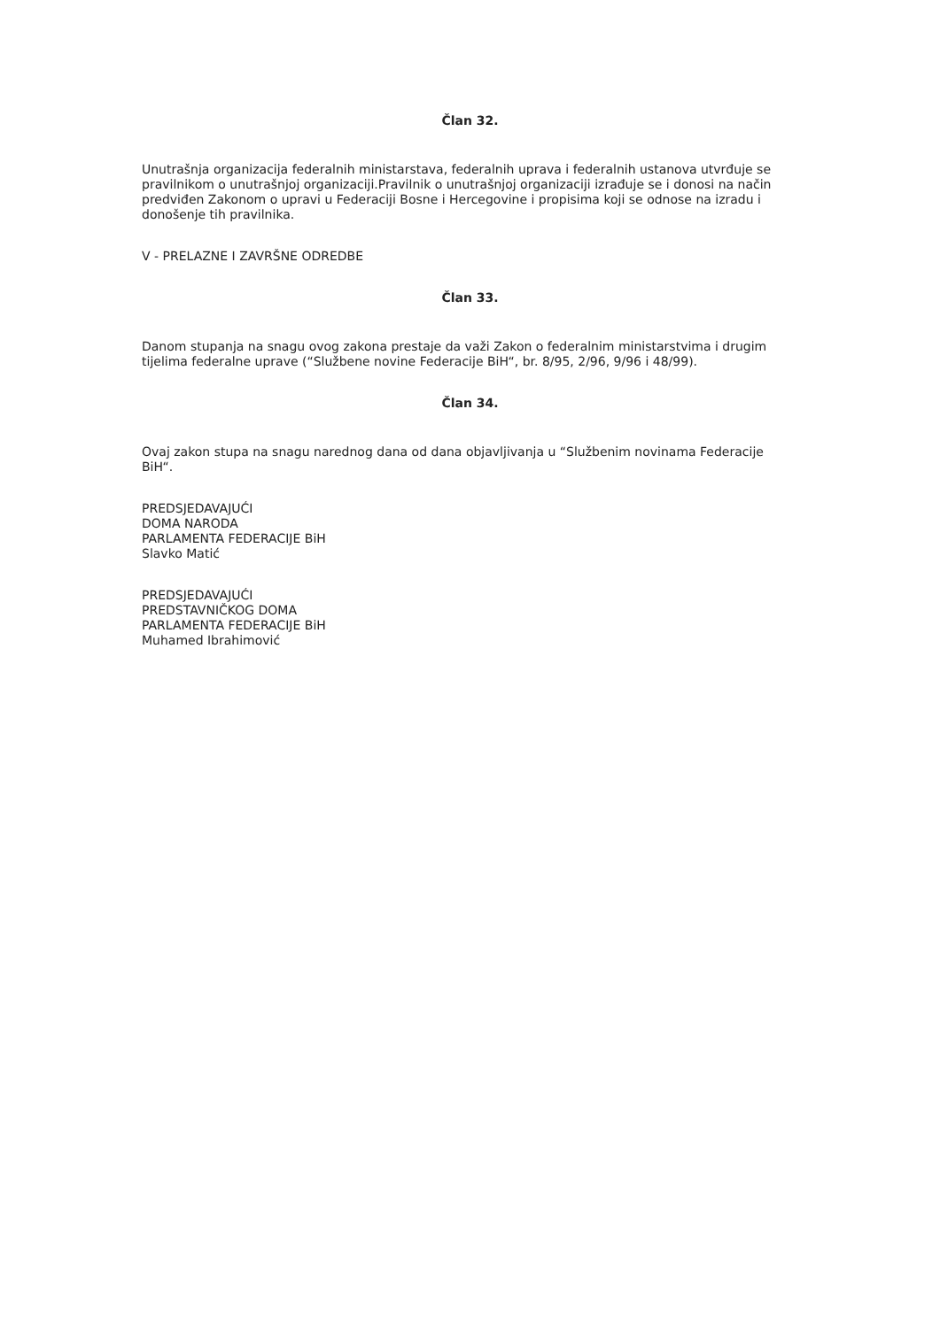Član 32.
Unutrašnja organizacija federalnih ministarstava, federalnih uprava i federalnih ustanova utvrđuje se pravilnikom o unutrašnjoj organizaciji.Pravilnik o unutrašnjoj organizaciji izrađuje se i donosi na način predviđen Zakonom o upravi u Federaciji Bosne i Hercegovine i propisima koji se odnose na izradu i donošenje tih pravilnika.
V - PRELAZNE I ZAVRŠNE ODREDBE
Član 33.
Danom stupanja na snagu ovog zakona prestaje da važi Zakon o federalnim ministarstvima i drugim tijelima federalne uprave (“Službene novine Federacije BiH“, br. 8/95, 2/96, 9/96 i 48/99).
Član 34.
Ovaj zakon stupa na snagu narednog dana od dana objavljivanja u “Službenim novinama Federacije BiH“.
PREDSJEDAVAJUĆI
DOMA NARODA
PARLAMENTA FEDERACIJE BiH
Slavko Matić
PREDSJEDAVAJUĆI
PREDSTAVNIČKOG DOMA
PARLAMENTA FEDERACIJE BiH
Muhamed Ibrahimović